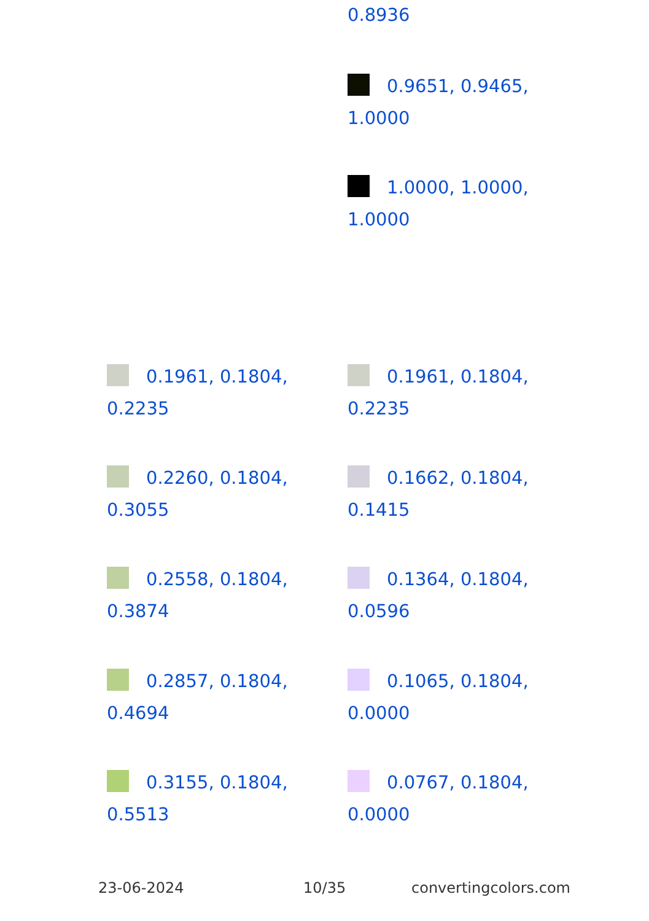0.8936
0.9651, 0.9465, 1.0000
1.0000, 1.0000, 1.0000
0.1961, 0.1804, 0.2235
0.1961, 0.1804, 0.2235
0.2260, 0.1804, 0.3055
0.1662, 0.1804, 0.1415
0.2558, 0.1804, 0.3874
0.1364, 0.1804, 0.0596
0.2857, 0.1804, 0.4694
0.1065, 0.1804, 0.0000
0.3155, 0.1804, 0.5513
0.0767, 0.1804, 0.0000
23-06-2024 10/35 convertingcolors.com